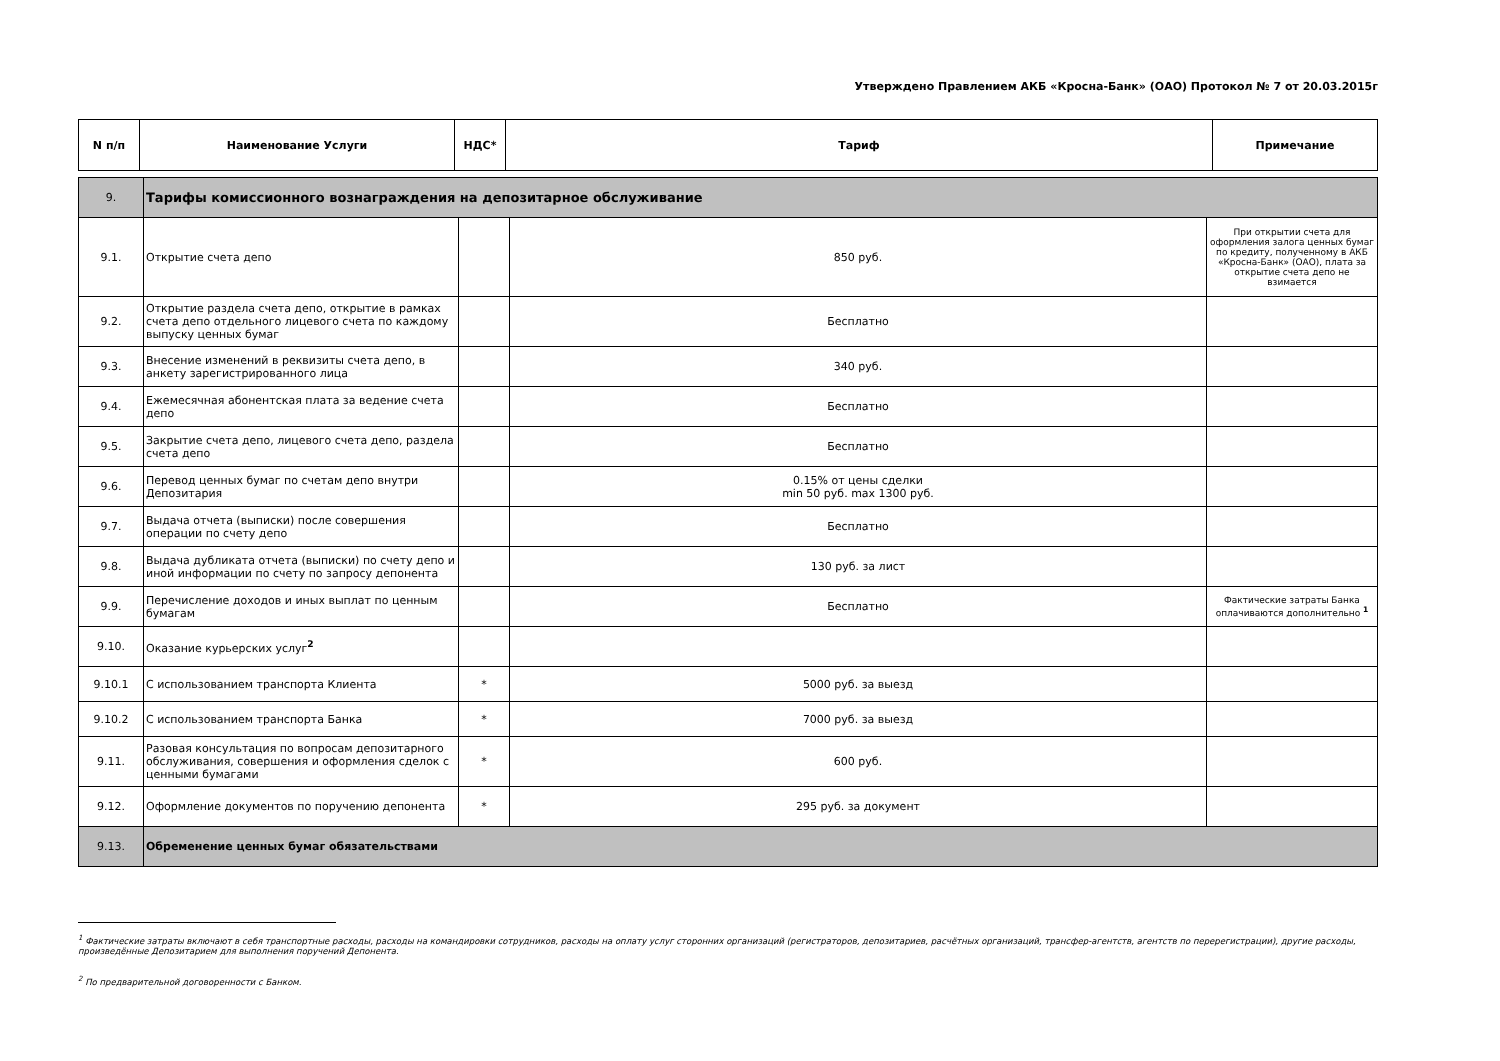Утверждено Правлением АКБ «Кросна-Банк» (ОАО) Протокол № 7 от 20.03.2015г
| N п/п | Наименование Услуги | НДС* | Тариф | Примечание |
| --- | --- | --- | --- | --- |
| 9. | Тарифы комиссионного вознаграждения на депозитарное обслуживание | | | |
| 9.1. | Открытие счета депо | | 850 руб. | При открытии счета для оформления залога ценных бумаг по кредиту, полученному в АКБ «Кросна-Банк» (ОАО), плата за открытие счета депо не взимается |
| 9.2. | Открытие раздела счета депо, открытие в рамках счета депо отдельного лицевого счета по каждому выпуску ценных бумаг | | Бесплатно | |
| 9.3. | Внесение изменений в реквизиты счета депо, в анкету зарегистрированного лица | | 340 руб. | |
| 9.4. | Ежемесячная абонентская плата за ведение счета депо | | Бесплатно | |
| 9.5. | Закрытие счета депо, лицевого счета депо, раздела счета депо | | Бесплатно | |
| 9.6. | Перевод ценных бумаг по счетам депо внутри Депозитария | | 0.15% от цены сделки min 50 руб. max 1300 руб. | |
| 9.7. | Выдача отчета (выписки) после совершения операции по счету депо | | Бесплатно | |
| 9.8. | Выдача дубликата отчета (выписки) по счету депо и иной информации по счету по запросу депонента | | 130 руб. за лист | |
| 9.9. | Перечисление доходов и иных выплат по ценным бумагам | | Бесплатно | Фактические затраты Банка оплачиваются дополнительно <sup>1</sup> |
| 9.10. | Оказание курьерских услуг<sup>2</sup> | | | |
| 9.10.1 | С использованием транспорта Клиента | * | 5000 руб. за выезд | |
| 9.10.2 | С использованием транспорта Банка | * | 7000 руб. за выезд | |
| 9.11. | Разовая консультация по вопросам депозитарного обслуживания, совершения и оформления сделок с ценными бумагами | * | 600 руб. | |
| 9.12. | Оформление документов по поручению депонента | * | 295 руб. за документ | |
| 9.13. | Обременение ценных бумаг обязательствами | | | |
<sup>1</sup> Фактические затраты включают в себя транспортные расходы, расходы на командировки сотрудников, расходы на оплату услуг сторонних организаций (регистраторов, депозитариев, расчётных организаций, трансфер-агентств, агентств по перерегистрации), другие расходы, произведённые Депозитарием для выполнения поручений Депонента.
<sup>2</sup> По предварительной договоренности с Банком.